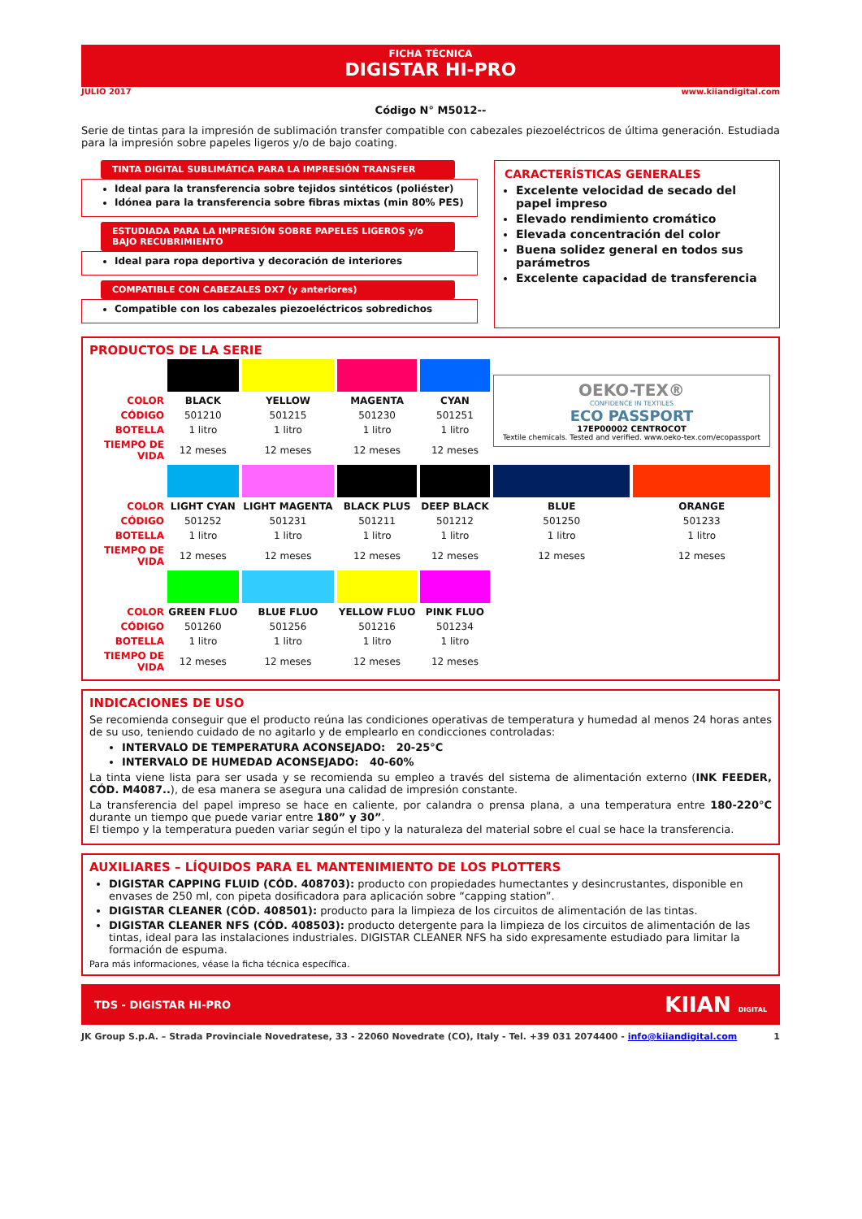FICHA TÉCNICA
DIGISTAR HI-PRO
JULIO 2017 www.kiiandigital.com
Código N° M5012--
Serie de tintas para la impresión de sublimación transfer compatible con cabezales piezoeléctricos de última generación. Estudiada para la impresión sobre papeles ligeros y/o de bajo coating.
TINTA DIGITAL SUBLIMÁTICA PARA LA IMPRESIÓN TRANSFER
Ideal para la transferencia sobre tejidos sintéticos (poliéster)
Idónea para la transferencia sobre fibras mixtas (min 80% PES)
ESTUDIADA PARA LA IMPRESIÓN SOBRE PAPELES LIGEROS y/o BAJO RECUBRIMIENTO
Ideal para ropa deportiva y decoración de interiores
COMPATIBLE CON CABEZALES DX7 (y anteriores)
Compatible con los cabezales piezoeléctricos sobredichos
CARACTERÍSTICAS GENERALES
Excelente velocidad de secado del papel impreso
Elevado rendimiento cromático
Elevada concentración del color
Buena solidez general en todos sus parámetros
Excelente capacidad de transferencia
PRODUCTOS DE LA SERIE
| | | | | | OEKO-TEX® CONFIDENCE IN TEXTILES ECO PASSPORT 17EP00002 CENTROCOT Textile chemicals. Tested and verified. www.oeko-tex.com/ecopassport | |
| COLOR | BLACK | YELLOW | MAGENTA | CYAN | | |
| CÓDIGO | 501210 | 501215 | 501230 | 501251 | | |
| BOTELLA | 1 litro | 1 litro | 1 litro | 1 litro | | |
| TIEMPO DE VIDA | 12 meses | 12 meses | 12 meses | 12 meses | | |
| COLOR | LIGHT CYAN | LIGHT MAGENTA | BLACK PLUS | DEEP BLACK | BLUE | ORANGE |
| CÓDIGO | 501252 | 501231 | 501211 | 501212 | 501250 | 501233 |
| BOTELLA | 1 litro | 1 litro | 1 litro | 1 litro | 1 litro | 1 litro |
| TIEMPO DE VIDA | 12 meses | 12 meses | 12 meses | 12 meses | 12 meses | 12 meses |
| COLOR | GREEN FLUO | BLUE FLUO | YELLOW FLUO | PINK FLUO | | |
| CÓDIGO | 501260 | 501256 | 501216 | 501234 | | |
| BOTELLA | 1 litro | 1 litro | 1 litro | 1 litro | | |
| TIEMPO DE VIDA | 12 meses | 12 meses | 12 meses | 12 meses | | |
INDICACIONES DE USO
Se recomienda conseguir que el producto reúna las condiciones operativas de temperatura y humedad al menos 24 horas antes de su uso, teniendo cuidado de no agitarlo y de emplearlo en condicciones controladas:
INTERVALO DE TEMPERATURA ACONSEJADO: 20-25°C
INTERVALO DE HUMEDAD ACONSEJADO: 40-60%
La tinta viene lista para ser usada y se recomienda su empleo a través del sistema de alimentación externo (INK FEEDER, CÓD. M4087..), de esa manera se asegura una calidad de impresión constante.
La transferencia del papel impreso se hace en caliente, por calandra o prensa plana, a una temperatura entre 180-220°C durante un tiempo que puede variar entre 180” y 30”.
El tiempo y la temperatura pueden variar según el tipo y la naturaleza del material sobre el cual se hace la transferencia.
AUXILIARES – LÍQUIDOS PARA EL MANTENIMIENTO DE LOS PLOTTERS
DIGISTAR CAPPING FLUID (CÓD. 408703): producto con propiedades humectantes y desincrustantes, disponible en envases de 250 ml, con pipeta dosificadora para aplicación sobre “capping station”.
DIGISTAR CLEANER (CÓD. 408501): producto para la limpieza de los circuitos de alimentación de las tintas.
DIGISTAR CLEANER NFS (CÓD. 408503): producto detergente para la limpieza de los circuitos de alimentación de las tintas, ideal para las instalaciones industriales. DIGISTAR CLEANER NFS ha sido expresamente estudiado para limitar la formación de espuma.
Para más informaciones, véase la ficha técnica específica.
TDS - DIGISTAR HI-PRO KIIAN DIGITAL
JK Group S.p.A. – Strada Provinciale Novedratese, 33 - 22060 Novedrate (CO), Italy - Tel. +39 031 2074400 - info@kiiandigital.com 1